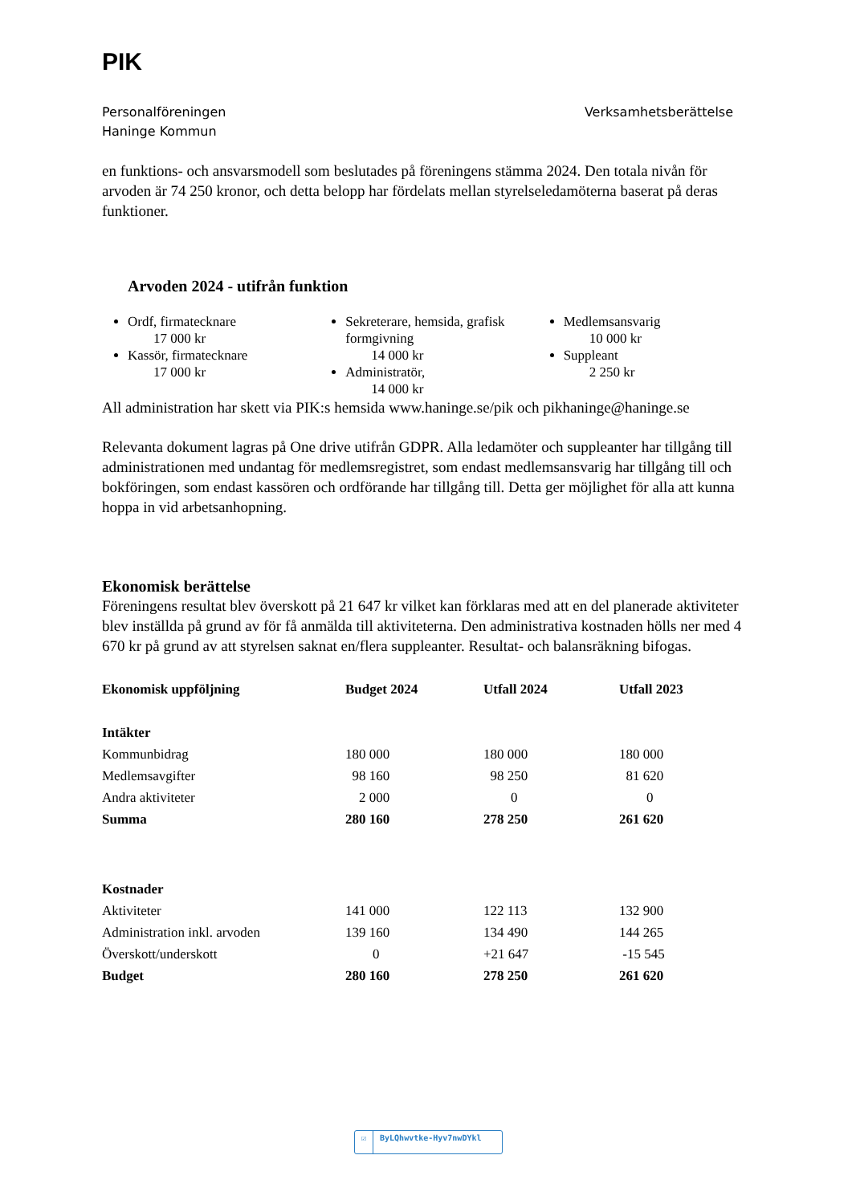PIK
Personalföreningen
Haninge Kommun
Verksamhetsberättelse
en funktions- och ansvarsmodell som beslutades på föreningens stämma 2024. Den totala nivån för arvoden är 74 250 kronor, och detta belopp har fördelats mellan styrelseledamöterna baserat på deras funktioner.
Arvoden 2024 - utifrån funktion
Ordf, firmatecknare
17 000 kr
Kassör, firmatecknare
17 000 kr
Sekreterare, hemsida, grafisk formgivning
14 000 kr
Administratör,
14 000 kr
Medlemsansvarig
10 000 kr
Suppleant
2 250 kr
All administration har skett via PIK:s hemsida www.haninge.se/pik och pikhaninge@haninge.se
Relevanta dokument lagras på One drive utifrån GDPR. Alla ledamöter och suppleanter har tillgång till administrationen med undantag för medlemsregistret, som endast medlemsansvarig har tillgång till och bokföringen, som endast kassören och ordförande har tillgång till. Detta ger möjlighet för alla att kunna hoppa in vid arbetsanhopning.
Ekonomisk berättelse
Föreningens resultat blev överskott på 21 647 kr vilket kan förklaras med att en del planerade aktiviteter blev inställda på grund av för få anmälda till aktiviteterna. Den administrativa kostnaden hölls ner med 4 670 kr på grund av att styrelsen saknat en/flera suppleanter. Resultat- och balansräkning bifogas.
| Ekonomisk uppföljning | Budget 2024 | Utfall 2024 | Utfall 2023 |
| --- | --- | --- | --- |
| Intäkter | | | |
| Kommunbidrag | 180 000 | 180 000 | 180 000 |
| Medlemsavgifter | 98 160 | 98 250 | 81 620 |
| Andra aktiviteter | 2 000 | 0 | 0 |
| Summa | 280 160 | 278 250 | 261 620 |
| Kostnader | | | |
| Aktiviteter | 141 000 | 122 113 | 132 900 |
| Administration inkl. arvoden | 139 160 | 134 490 | 144 265 |
| Överskott/underskott | 0 | +21 647 | -15 545 |
| Budget | 280 160 | 278 250 | 261 620 |
☑ ByLQhwvtke-Hyv7nwDYkl